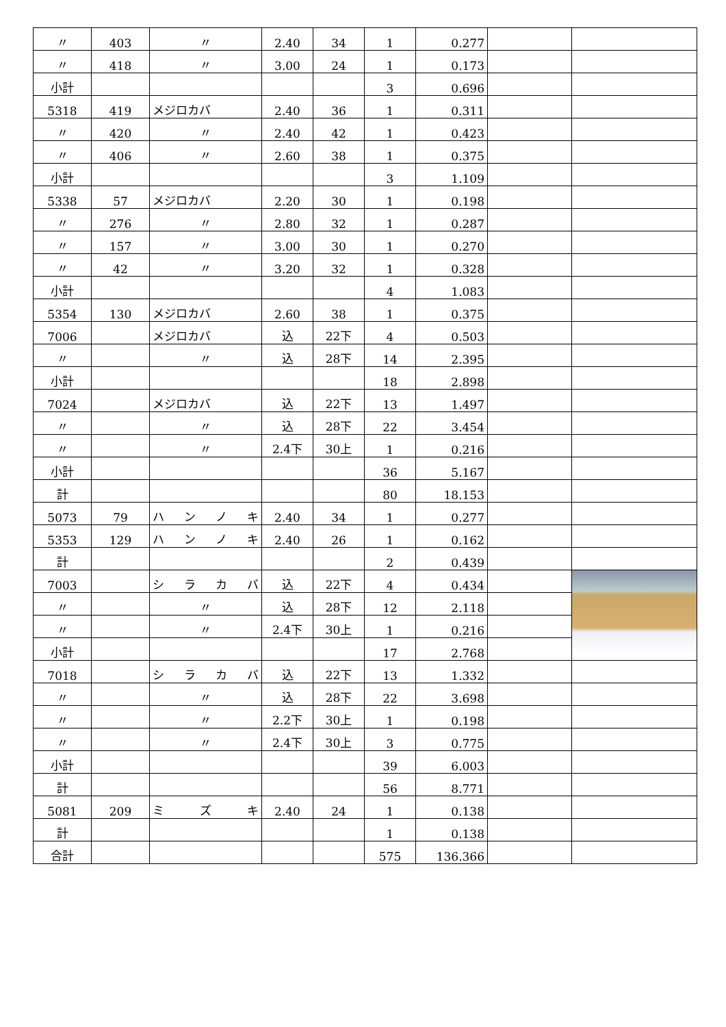| 〃 | 403 | 〃 | 2.40 | 34 | 1 | 0.277 | | |
| 〃 | 418 | 〃 | 3.00 | 24 | 1 | 0.173 | | |
| 小計 | | | | | 3 | 0.696 | | |
| 5318 | 419 | メジロカバ | 2.40 | 36 | 1 | 0.311 | | |
| 〃 | 420 | 〃 | 2.40 | 42 | 1 | 0.423 | | |
| 〃 | 406 | 〃 | 2.60 | 38 | 1 | 0.375 | | |
| 小計 | | | | | 3 | 1.109 | | |
| 5338 | 57 | メジロカバ | 2.20 | 30 | 1 | 0.198 | | |
| 〃 | 276 | 〃 | 2.80 | 32 | 1 | 0.287 | | |
| 〃 | 157 | 〃 | 3.00 | 30 | 1 | 0.270 | | |
| 〃 | 42 | 〃 | 3.20 | 32 | 1 | 0.328 | | |
| 小計 | | | | | 4 | 1.083 | | |
| 5354 | 130 | メジロカバ | 2.60 | 38 | 1 | 0.375 | | |
| 7006 | | メジロカバ | 込 | 22下 | 4 | 0.503 | | |
| 〃 | | 〃 | 込 | 28下 | 14 | 2.395 | | |
| 小計 | | | | | 18 | 2.898 | | |
| 7024 | | メジロカバ | 込 | 22下 | 13 | 1.497 | | |
| 〃 | | 〃 | 込 | 28下 | 22 | 3.454 | | |
| 〃 | | 〃 | 2.4下 | 30上 | 1 | 0.216 | | |
| 小計 | | | | | 36 | 5.167 | | |
| 計 | | | | | 80 | 18.153 | | |
| 5073 | 79 | ハ ン ノ キ | 2.40 | 34 | 1 | 0.277 | | |
| 5353 | 129 | ハ ン ノ キ | 2.40 | 26 | 1 | 0.162 | | |
| 計 | | | | | 2 | 0.439 | | |
| 7003 | | シ ラ カ バ | 込 | 22下 | 4 | 0.434 | | |
| 〃 | | 〃 | 込 | 28下 | 12 | 2.118 | | |
| 〃 | | 〃 | 2.4下 | 30上 | 1 | 0.216 | | |
| 小計 | | | | | 17 | 2.768 | | |
| 7018 | | シ ラ カ バ | 込 | 22下 | 13 | 1.332 | | |
| 〃 | | 〃 | 込 | 28下 | 22 | 3.698 | | |
| 〃 | | 〃 | 2.2下 | 30上 | 1 | 0.198 | | |
| 〃 | | 〃 | 2.4下 | 30上 | 3 | 0.775 | | |
| 小計 | | | | | 39 | 6.003 | | |
| 計 | | | | | 56 | 8.771 | | |
| 5081 | 209 | ミ ズ キ | 2.40 | 24 | 1 | 0.138 | | |
| 計 | | | | | 1 | 0.138 | | |
| 合計 | | | | | 575 | 136.366 | | |